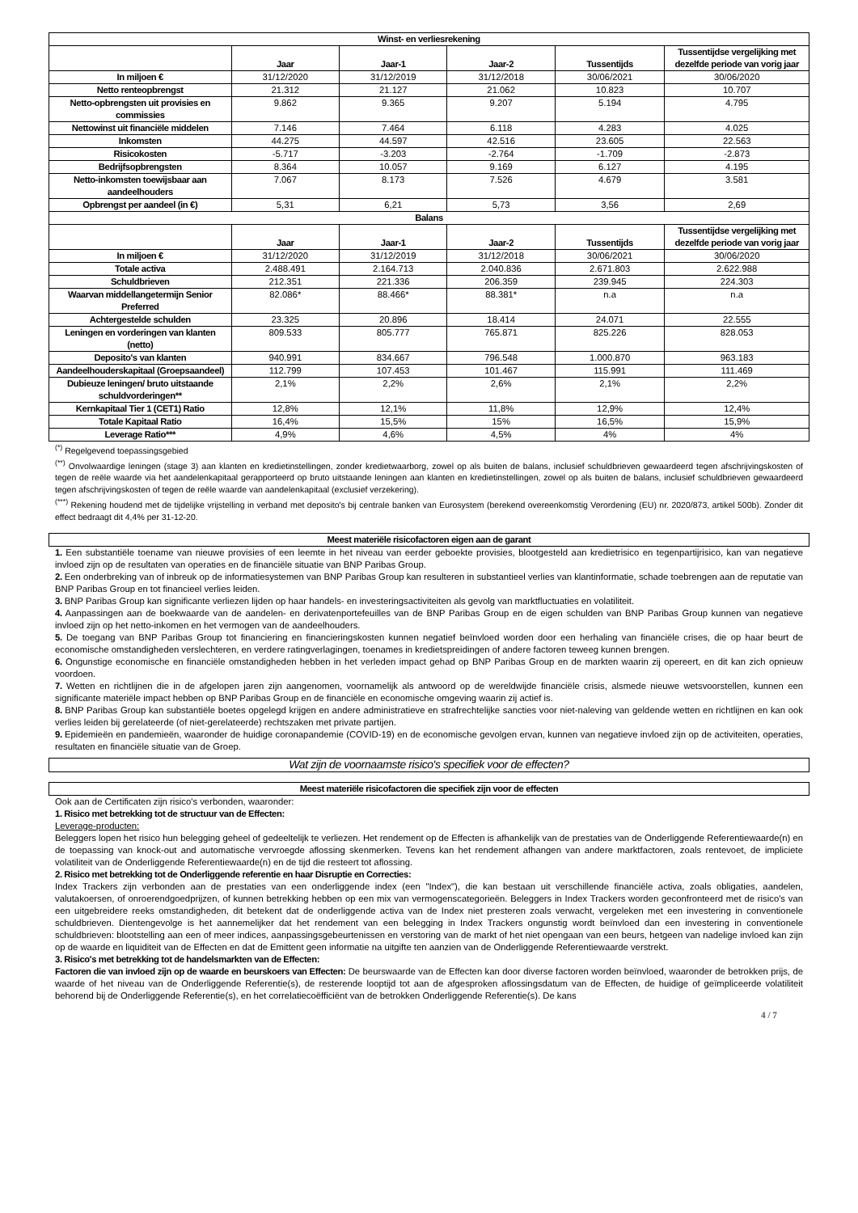| Winst- en verliesrekening | | | | | |
| --- | --- | --- | --- | --- | --- |
| | Jaar | Jaar-1 | Jaar-2 | Tussentijds | Tussentijdse vergelijking met dezelfde periode van vorig jaar |
| In miljoen € | 31/12/2020 | 31/12/2019 | 31/12/2018 | 30/06/2021 | 30/06/2020 |
| Netto renteopbrengst | 21.312 | 21.127 | 21.062 | 10.823 | 10.707 |
| Netto-opbrengsten uit provisies en commissies | 9.862 | 9.365 | 9.207 | 5.194 | 4.795 |
| Nettowinst uit financiële middelen | 7.146 | 7.464 | 6.118 | 4.283 | 4.025 |
| Inkomsten | 44.275 | 44.597 | 42.516 | 23.605 | 22.563 |
| Risicokosten | -5.717 | -3.203 | -2.764 | -1.709 | -2.873 |
| Bedrijfsopbrengsten | 8.364 | 10.057 | 9.169 | 6.127 | 4.195 |
| Netto-inkomsten toewijsbaar aan aandeelhouders | 7.067 | 8.173 | 7.526 | 4.679 | 3.581 |
| Opbrengst per aandeel (in €) | 5,31 | 6,21 | 5,73 | 3,56 | 2,69 |
| Balans | | | | | |
| | Jaar | Jaar-1 | Jaar-2 | Tussentijds | Tussentijdse vergelijking met dezelfde periode van vorig jaar |
| In miljoen € | 31/12/2020 | 31/12/2019 | 31/12/2018 | 30/06/2021 | 30/06/2020 |
| Totale activa | 2.488.491 | 2.164.713 | 2.040.836 | 2.671.803 | 2.622.988 |
| Schuldbrieven | 212.351 | 221.336 | 206.359 | 239.945 | 224.303 |
| Waarvan middellangetermijn Senior Preferred | 82.086* | 88.466* | 88.381* | n.a | n.a |
| Achtergestelde schulden | 23.325 | 20.896 | 18.414 | 24.071 | 22.555 |
| Leningen en vorderingen van klanten (netto) | 809.533 | 805.777 | 765.871 | 825.226 | 828.053 |
| Deposito's van klanten | 940.991 | 834.667 | 796.548 | 1.000.870 | 963.183 |
| Aandeelhouderskapitaal (Groepsaandeel) | 112.799 | 107.453 | 101.467 | 115.991 | 111.469 |
| Dubieuze leningen/ bruto uitstaande schuldvorderingen** | 2,1% | 2,2% | 2,6% | 2,1% | 2,2% |
| Kernkapitaal Tier 1 (CET1) Ratio | 12,8% | 12,1% | 11,8% | 12,9% | 12,4% |
| Totale Kapitaal Ratio | 16,4% | 15,5% | 15% | 16,5% | 15,9% |
| Leverage Ratio*** | 4,9% | 4,6% | 4,5% | 4% | 4% |
<sup>(*)</sup> Regelgevend toepassingsgebied
<sup>(**)</sup> Onvolwaardige leningen (stage 3) aan klanten en kredietinstellingen, zonder kredietwaarborg, zowel op als buiten de balans, inclusief schuldbrieven gewaardeerd tegen afschrijvingskosten of tegen de reële waarde via het aandelenkapitaal gerapporteerd op bruto uitstaande leningen aan klanten en kredietinstellingen, zowel op als buiten de balans, inclusief schuldbrieven gewaardeerd tegen afschrijvingskosten of tegen de reële waarde van aandelenkapitaal (exclusief verzekering).
<sup>(***)</sup> Rekening houdend met de tijdelijke vrijstelling in verband met deposito's bij centrale banken van Eurosystem (berekend overeenkomstig Verordening (EU) nr. 2020/873, artikel 500b). Zonder dit effect bedraagt dit 4,4% per 31-12-20.
Meest materiële risicofactoren eigen aan de garant
1. Een substantiële toename van nieuwe provisies of een leemte in het niveau van eerder geboekte provisies, blootgesteld aan kredietrisico en tegenpartijrisico, kan van negatieve invloed zijn op de resultaten van operaties en de financiële situatie van BNP Paribas Group.
2. Een onderbreking van of inbreuk op de informatiesystemen van BNP Paribas Group kan resulteren in substantieel verlies van klantinformatie, schade toebrengen aan de reputatie van BNP Paribas Group en tot financieel verlies leiden.
3. BNP Paribas Group kan significante verliezen lijden op haar handels- en investeringsactiviteiten als gevolg van marktfluctuaties en volatiliteit.
4. Aanpassingen aan de boekwaarde van de aandelen- en derivatenportefeuilles van de BNP Paribas Group en de eigen schulden van BNP Paribas Group kunnen van negatieve invloed zijn op het netto-inkomen en het vermogen van de aandeelhouders.
5. De toegang van BNP Paribas Group tot financiering en financieringskosten kunnen negatief beïnvloed worden door een herhaling van financiële crises, die op haar beurt de economische omstandigheden verslechteren, en verdere ratingverlagingen, toenames in kredietspreidingen of andere factoren teweeg kunnen brengen.
6. Ongunstige economische en financiële omstandigheden hebben in het verleden impact gehad op BNP Paribas Group en de markten waarin zij opereert, en dit kan zich opnieuw voordoen.
7. Wetten en richtlijnen die in de afgelopen jaren zijn aangenomen, voornamelijk als antwoord op de wereldwijde financiële crisis, alsmede nieuwe wetsvoorstellen, kunnen een significante materiële impact hebben op BNP Paribas Group en de financiële en economische omgeving waarin zij actief is.
8. BNP Paribas Group kan substantiële boetes opgelegd krijgen en andere administratieve en strafrechtelijke sancties voor niet-naleving van geldende wetten en richtlijnen en kan ook verlies leiden bij gerelateerde (of niet-gerelateerde) rechtszaken met private partijen.
9. Epidemieën en pandemieën, waaronder de huidige coronapandemie (COVID-19) en de economische gevolgen ervan, kunnen van negatieve invloed zijn op de activiteiten, operaties, resultaten en financiële situatie van de Groep.
Wat zijn de voornaamste risico's specifiek voor de effecten?
Meest materiële risicofactoren die specifiek zijn voor de effecten
Ook aan de Certificaten zijn risico's verbonden, waaronder:
1. Risico met betrekking tot de structuur van de Effecten:
Leverage-producten:
Beleggers lopen het risico hun belegging geheel of gedeeltelijk te verliezen. Het rendement op de Effecten is afhankelijk van de prestaties van de Onderliggende Referentiewaarde(n) en de toepassing van knock-out and automatische vervroegde aflossing skenmerken. Tevens kan het rendement afhangen van andere marktfactoren, zoals rentevoet, de impliciete volatiliteit van de Onderliggende Referentiewaarde(n) en de tijd die resteert tot aflossing.
2. Risico met betrekking tot de Onderliggende referentie en haar Disruptie en Correcties:
Index Trackers zijn verbonden aan de prestaties van een onderliggende index (een "Index"), die kan bestaan uit verschillende financiële activa, zoals obligaties, aandelen, valutakoersen, of onroerendgoedprijzen, of kunnen betrekking hebben op een mix van vermogenscategorieën. Beleggers in Index Trackers worden geconfronteerd met de risico's van een uitgebreidere reeks omstandigheden, dit betekent dat de onderliggende activa van de Index niet presteren zoals verwacht, vergeleken met een investering in conventionele schuldbrieven. Dientengevolge is het aannemelijker dat het rendement van een belegging in Index Trackers ongunstig wordt beïnvloed dan een investering in conventionele schuldbrieven: blootstelling aan een of meer indices, aanpassingsgebeurtenissen en verstoring van de markt of het niet opengaan van een beurs, hetgeen van nadelige invloed kan zijn op de waarde en liquiditeit van de Effecten en dat de Emittent geen informatie na uitgifte ten aanzien van de Onderliggende Referentiewaarde verstrekt.
3. Risico's met betrekking tot de handelsmarkten van de Effecten:
Factoren die van invloed zijn op de waarde en beurskoers van Effecten: De beurswaarde van de Effecten kan door diverse factoren worden beïnvloed, waaronder de betrokken prijs, de waarde of het niveau van de Onderliggende Referentie(s), de resterende looptijd tot aan de afgesproken aflossingsdatum van de Effecten, de huidige of geïmpliceerde volatiliteit behorend bij de Onderliggende Referentie(s), en het correlatiecoëfficiënt van de betrokken Onderliggende Referentie(s). De kans
4 / 7